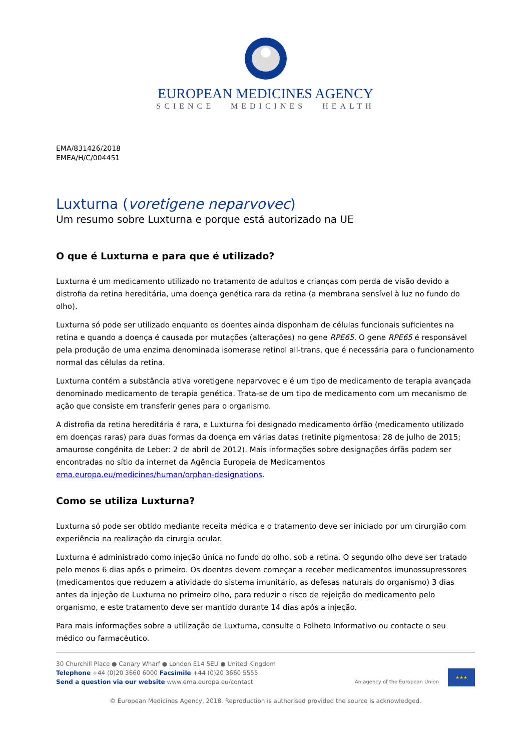EUROPEAN MEDICINES AGENCY
SCIENCE MEDICINES HEALTH
EMA/831426/2018
EMEA/H/C/004451
Luxturna (voretigene neparvovec)
Um resumo sobre Luxturna e porque está autorizado na UE
O que é Luxturna e para que é utilizado?
Luxturna é um medicamento utilizado no tratamento de adultos e crianças com perda de visão devido a distrofia da retina hereditária, uma doença genética rara da retina (a membrana sensível à luz no fundo do olho).
Luxturna só pode ser utilizado enquanto os doentes ainda disponham de células funcionais suficientes na retina e quando a doença é causada por mutações (alterações) no gene RPE65. O gene RPE65 é responsável pela produção de uma enzima denominada isomerase retinol all-trans, que é necessária para o funcionamento normal das células da retina.
Luxturna contém a substância ativa voretigene neparvovec e é um tipo de medicamento de terapia avançada denominado medicamento de terapia genética. Trata-se de um tipo de medicamento com um mecanismo de ação que consiste em transferir genes para o organismo.
A distrofia da retina hereditária é rara, e Luxturna foi designado medicamento órfão (medicamento utilizado em doenças raras) para duas formas da doença em várias datas (retinite pigmentosa: 28 de julho de 2015; amaurose congénita de Leber: 2 de abril de 2012). Mais informações sobre designações órfãs podem ser encontradas no sítio da internet da Agência Europeia de Medicamentos ema.europa.eu/medicines/human/orphan-designations.
Como se utiliza Luxturna?
Luxturna só pode ser obtido mediante receita médica e o tratamento deve ser iniciado por um cirurgião com experiência na realização da cirurgia ocular.
Luxturna é administrado como injeção única no fundo do olho, sob a retina. O segundo olho deve ser tratado pelo menos 6 dias após o primeiro. Os doentes devem começar a receber medicamentos imunossupressores (medicamentos que reduzem a atividade do sistema imunitário, as defesas naturais do organismo) 3 dias antes da injeção de Luxturna no primeiro olho, para reduzir o risco de rejeição do medicamento pelo organismo, e este tratamento deve ser mantido durante 14 dias após a injeção.
Para mais informações sobre a utilização de Luxturna, consulte o Folheto Informativo ou contacte o seu médico ou farmacêutico.
30 Churchill Place ● Canary Wharf ● London E14 5EU ● United Kingdom
Telephone +44 (0)20 3660 6000 Facsimile +44 (0)20 3660 5555
Send a question via our website www.ema.europa.eu/contact
An agency of the European Union
★★★
© European Medicines Agency, 2018. Reproduction is authorised provided the source is acknowledged.